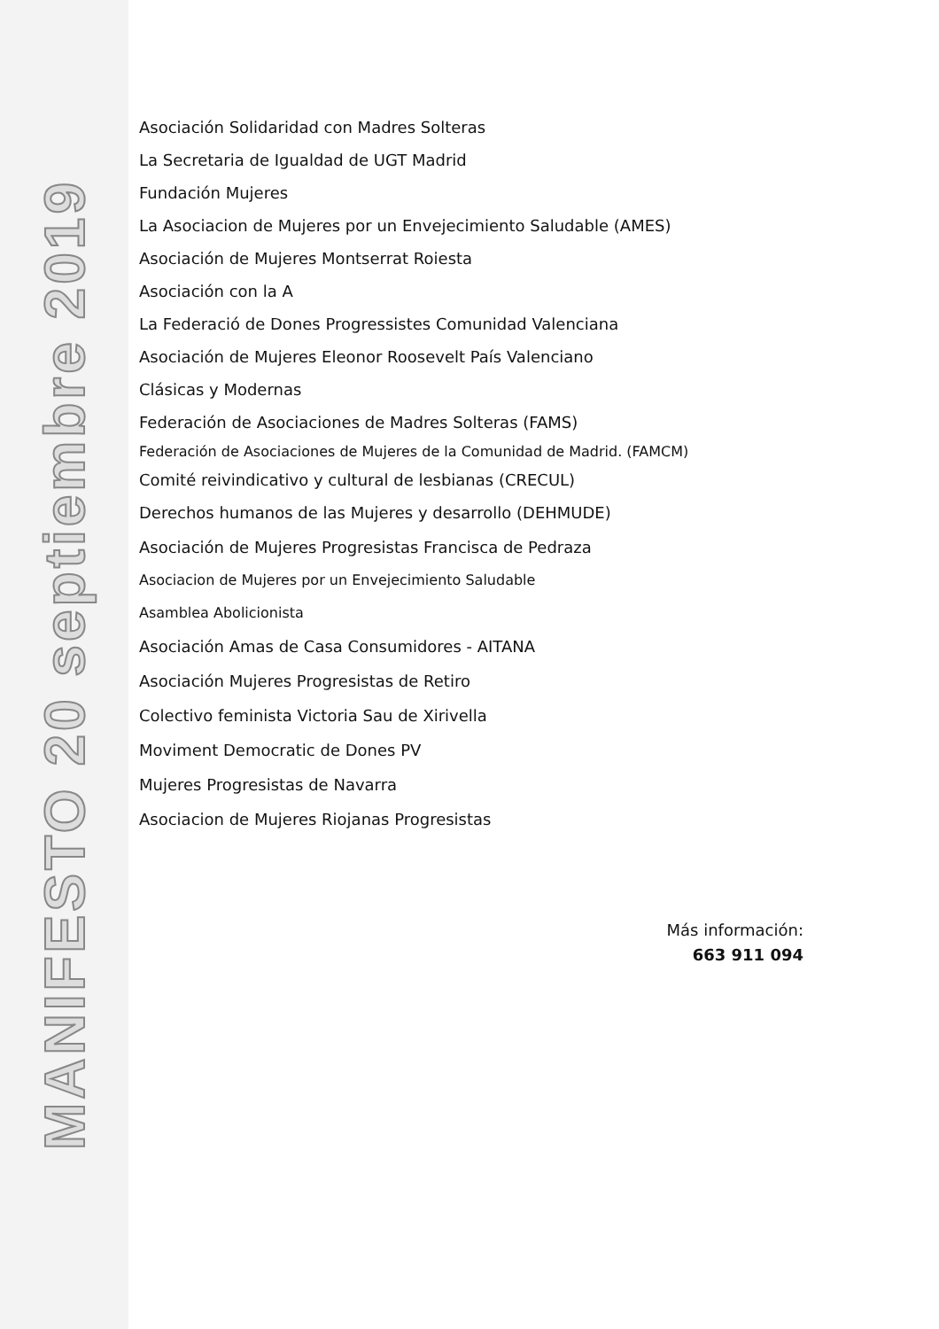MANIFESTO 20 septiembre 2019
Asociación Solidaridad con Madres Solteras
La Secretaria de Igualdad de UGT Madrid
Fundación Mujeres
La Asociacion de Mujeres por un Envejecimiento Saludable (AMES)
Asociación de Mujeres Montserrat Roiesta
Asociación con la A
La Federació de Dones Progressistes Comunidad Valenciana
Asociación de Mujeres Eleonor Roosevelt País Valenciano
Clásicas y Modernas
Federación de Asociaciones de Madres Solteras (FAMS)
Federación de Asociaciones de Mujeres de la Comunidad de Madrid. (FAMCM)
Comité reivindicativo y cultural de lesbianas (CRECUL)
Derechos humanos de las Mujeres y desarrollo (DEHMUDE)
Asociación de Mujeres Progresistas Francisca de Pedraza
Asociacion de Mujeres por un Envejecimiento Saludable
Asamblea Abolicionista
Asociación Amas de Casa Consumidores - AITANA
Asociación Mujeres Progresistas de Retiro
Colectivo feminista Victoria Sau de Xirivella
Moviment Democratic de Dones PV
Mujeres Progresistas de Navarra
Asociacion de Mujeres Riojanas Progresistas
Más información:
663 911 094